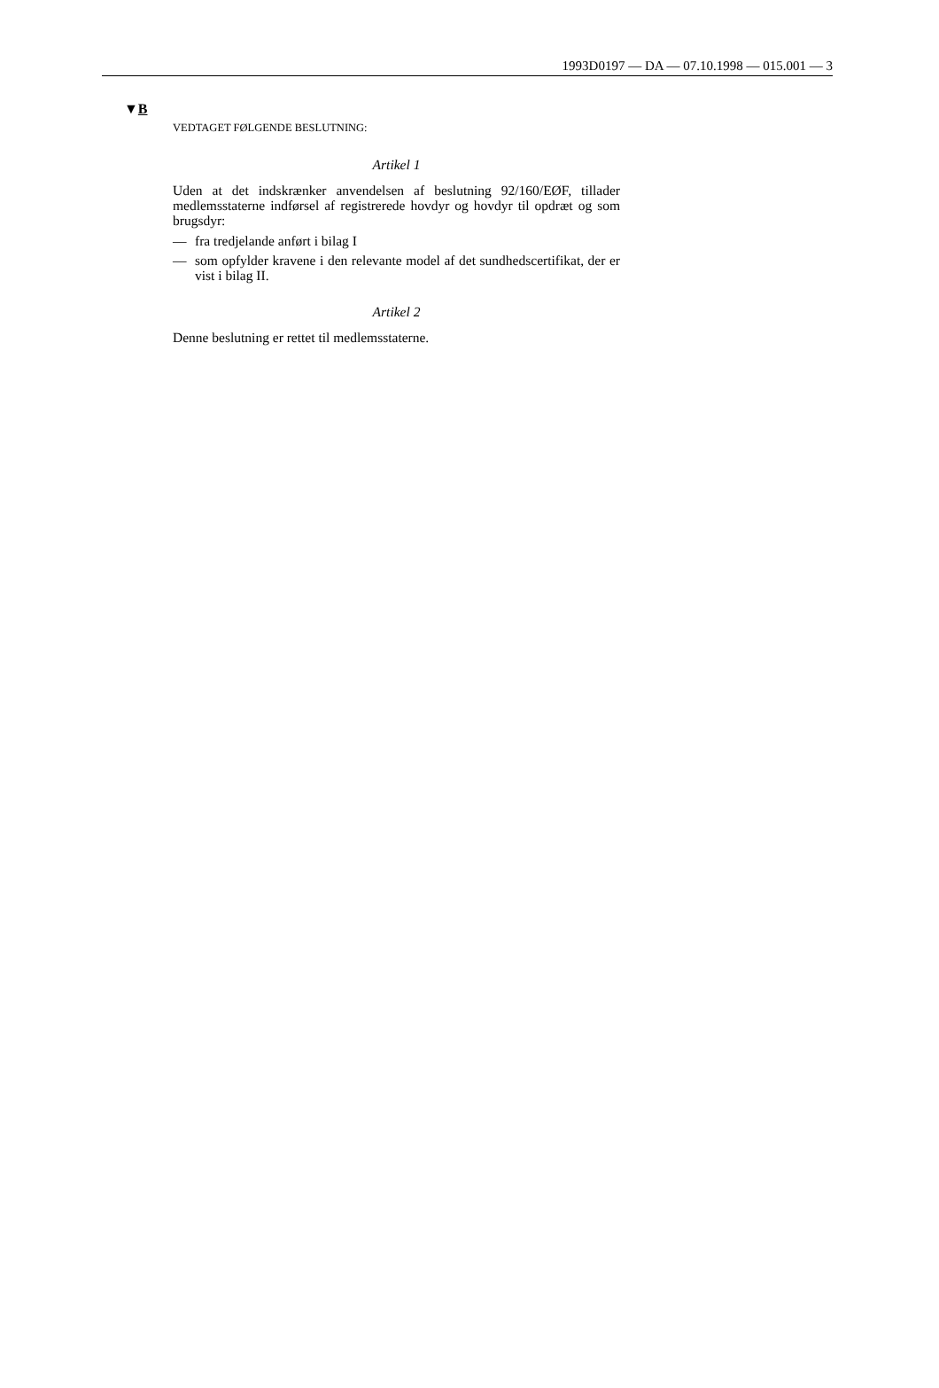1993D0197 — DA — 07.10.1998 — 015.001 — 3
▼B
VEDTAGET FØLGENDE BESLUTNING:
Artikel 1
Uden at det indskrænker anvendelsen af beslutning 92/160/EØF, tillader medlemsstaterne indførsel af registrerede hovdyr og hovdyr til opdræt og som brugsdyr:
— fra tredjelande anført i bilag I
— som opfylder kravene i den relevante model af det sundhedscertifikat, der er vist i bilag II.
Artikel 2
Denne beslutning er rettet til medlemsstaterne.